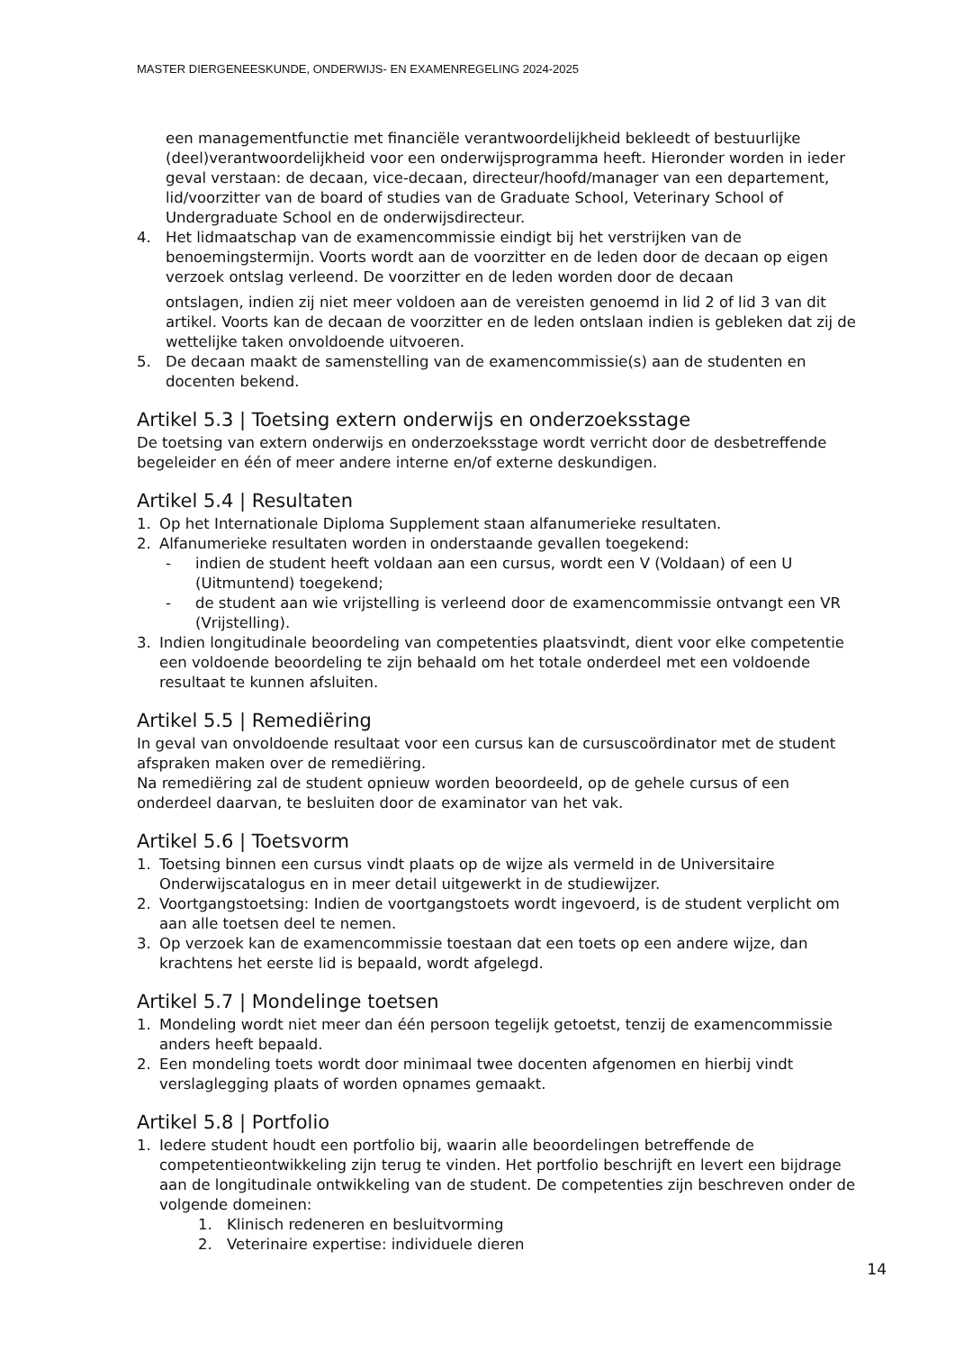MASTER DIERGENEESKUNDE, ONDERWIJS- EN EXAMENREGELING 2024-2025
een managementfunctie met financiële verantwoordelijkheid bekleedt of bestuurlijke (deel)verantwoordelijkheid voor een onderwijsprogramma heeft. Hieronder worden in ieder geval verstaan: de decaan, vice-decaan, directeur/hoofd/manager van een departement, lid/voorzitter van de board of studies van de Graduate School, Veterinary School of Undergraduate School en de onderwijsdirecteur.
4. Het lidmaatschap van de examencommissie eindigt bij het verstrijken van de benoemingstermijn. Voorts wordt aan de voorzitter en de leden door de decaan op eigen verzoek ontslag verleend. De voorzitter en de leden worden door de decaan
ontslagen, indien zij niet meer voldoen aan de vereisten genoemd in lid 2 of lid 3 van dit artikel. Voorts kan de decaan de voorzitter en de leden ontslaan indien is gebleken dat zij de wettelijke taken onvoldoende uitvoeren.
5. De decaan maakt de samenstelling van de examencommissie(s) aan de studenten en docenten bekend.
Artikel 5.3 | Toetsing extern onderwijs en onderzoeksstage
De toetsing van extern onderwijs en onderzoeksstage wordt verricht door de desbetreffende begeleider en één of meer andere interne en/of externe deskundigen.
Artikel 5.4 | Resultaten
1. Op het Internationale Diploma Supplement staan alfanumerieke resultaten.
2. Alfanumerieke resultaten worden in onderstaande gevallen toegekend:
- indien de student heeft voldaan aan een cursus, wordt een V (Voldaan) of een U (Uitmuntend) toegekend;
- de student aan wie vrijstelling is verleend door de examencommissie ontvangt een VR (Vrijstelling).
3. Indien longitudinale beoordeling van competenties plaatsvindt, dient voor elke competentie een voldoende beoordeling te zijn behaald om het totale onderdeel met een voldoende resultaat te kunnen afsluiten.
Artikel 5.5 | Remediëring
In geval van onvoldoende resultaat voor een cursus kan de cursuscoördinator met de student afspraken maken over de remediëring.
Na remediëring zal de student opnieuw worden beoordeeld, op de gehele cursus of een onderdeel daarvan, te besluiten door de examinator van het vak.
Artikel 5.6 | Toetsvorm
1. Toetsing binnen een cursus vindt plaats op de wijze als vermeld in de Universitaire Onderwijscatalogus en in meer detail uitgewerkt in de studiewijzer.
2. Voortgangstoetsing: Indien de voortgangstoets wordt ingevoerd, is de student verplicht om aan alle toetsen deel te nemen.
3. Op verzoek kan de examencommissie toestaan dat een toets op een andere wijze, dan krachtens het eerste lid is bepaald, wordt afgelegd.
Artikel 5.7 | Mondelinge toetsen
1. Mondeling wordt niet meer dan één persoon tegelijk getoetst, tenzij de examencommissie anders heeft bepaald.
2. Een mondeling toets wordt door minimaal twee docenten afgenomen en hierbij vindt verslaglegging plaats of worden opnames gemaakt.
Artikel 5.8 | Portfolio
1. Iedere student houdt een portfolio bij, waarin alle beoordelingen betreffende de competentieontwikkeling zijn terug te vinden. Het portfolio beschrijft en levert een bijdrage aan de longitudinale ontwikkeling van de student. De competenties zijn beschreven onder de volgende domeinen:
1. Klinisch redeneren en besluitvorming
2. Veterinaire expertise: individuele dieren
14